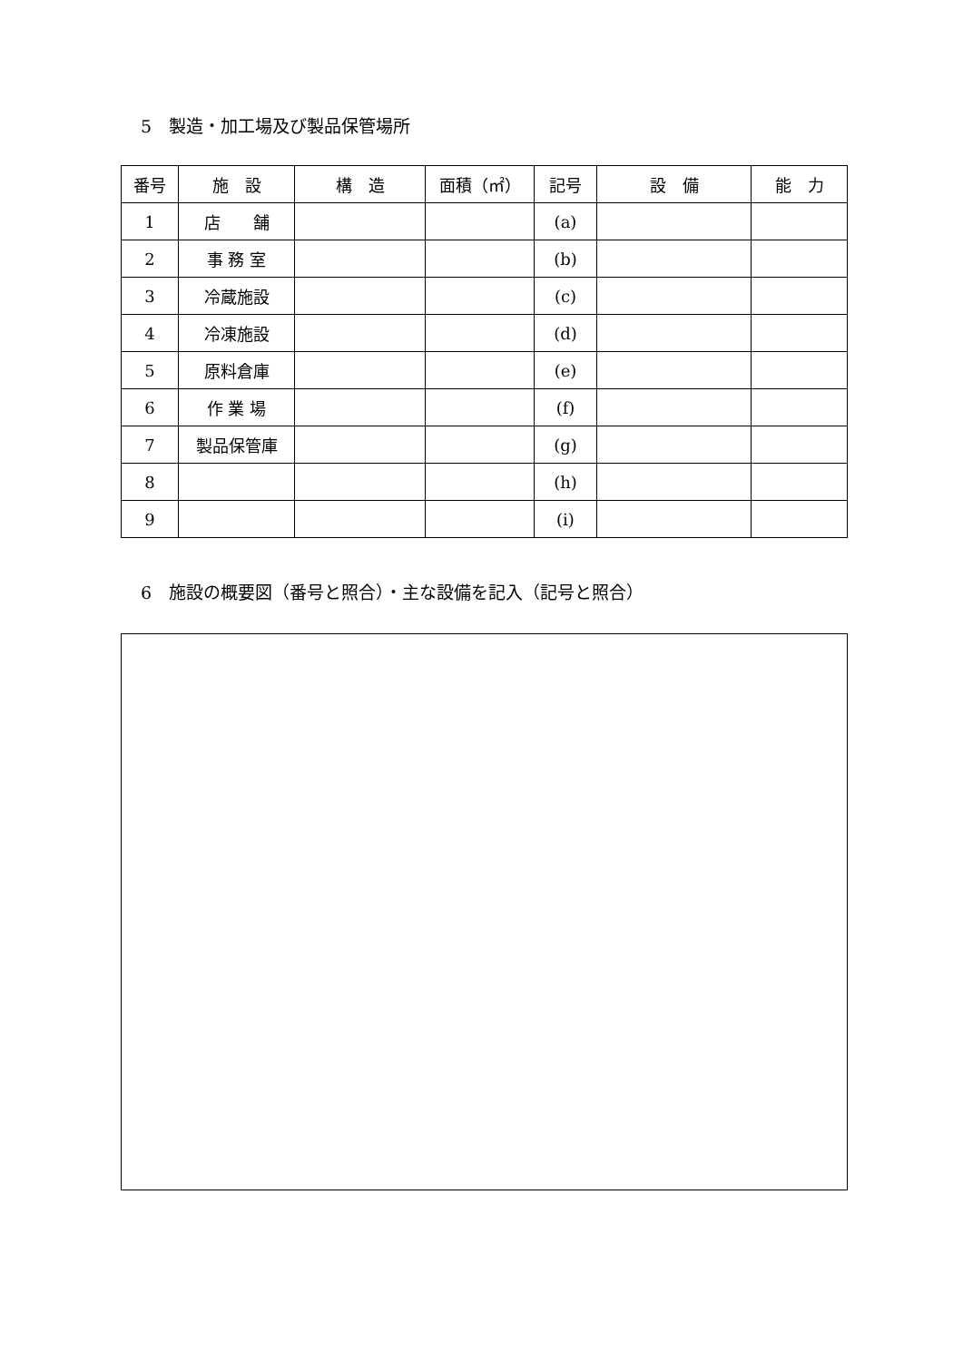5　製造・加工場及び製品保管場所
| 番号 | 施 設 | 構 造 | 面積（㎡） | 記号 | 設 備 | 能 力 |
| --- | --- | --- | --- | --- | --- | --- |
| 1 | 店 舗 | | | (a) | | |
| 2 | 事 務 室 | | | (b) | | |
| 3 | 冷蔵施設 | | | (c) | | |
| 4 | 冷凍施設 | | | (d) | | |
| 5 | 原料倉庫 | | | (e) | | |
| 6 | 作 業 場 | | | (f) | | |
| 7 | 製品保管庫 | | | (g) | | |
| 8 | | | | (h) | | |
| 9 | | | | (i) | | |
6　施設の概要図（番号と照合）・主な設備を記入（記号と照合）